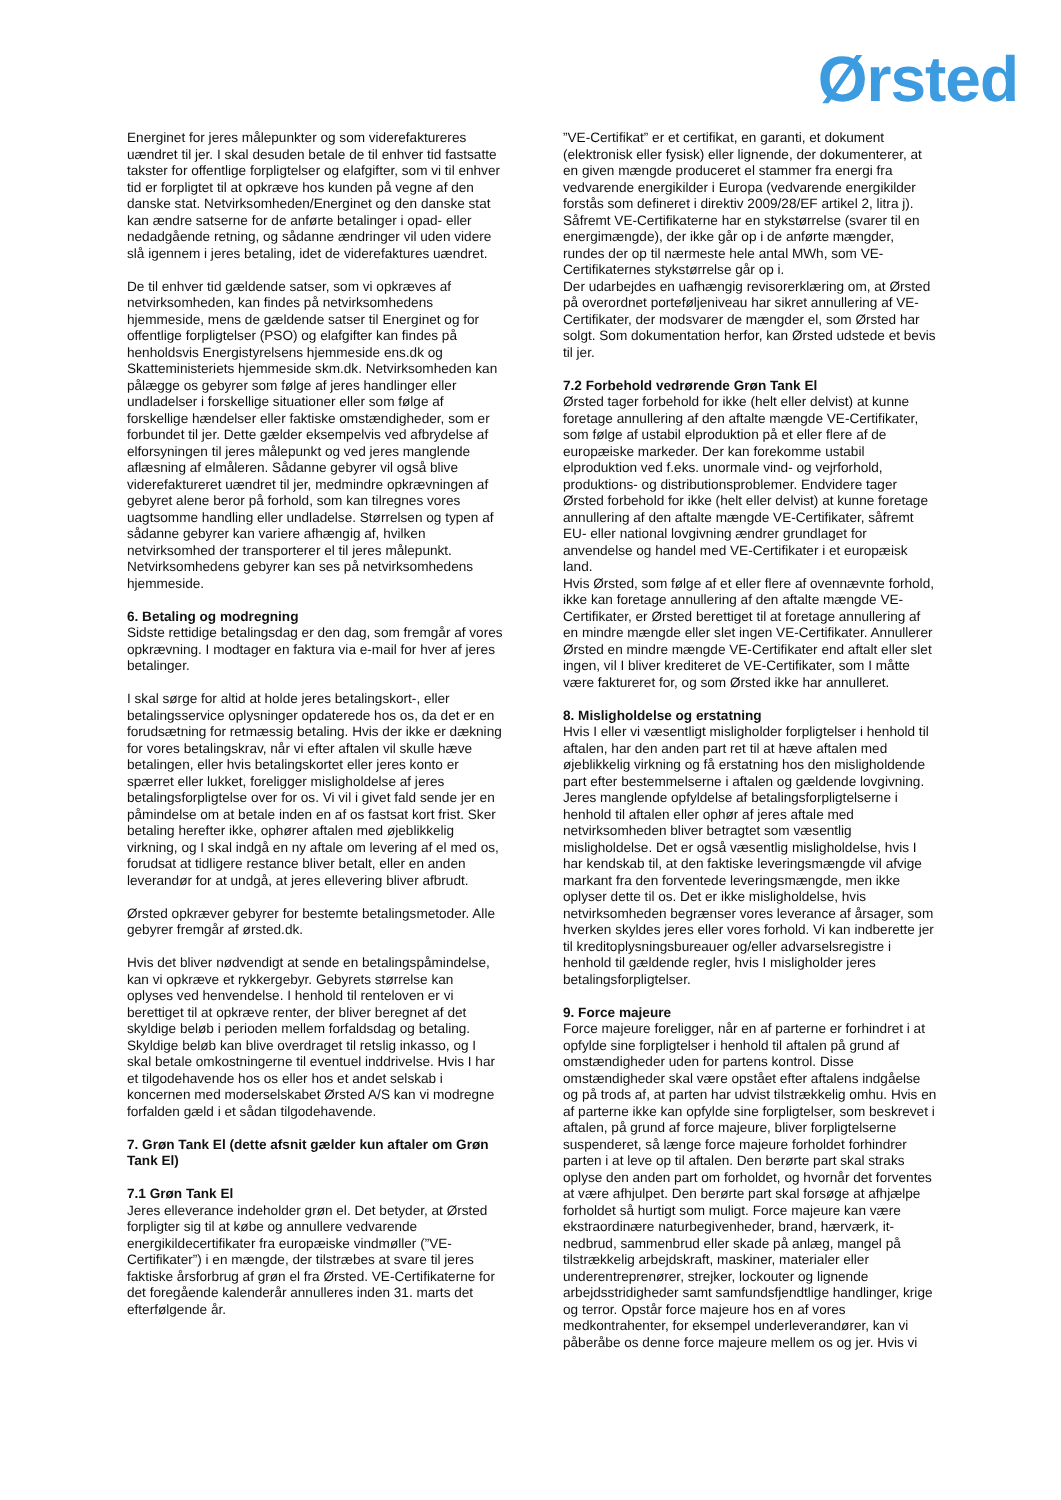Ørsted
Energinet for jeres målepunkter og som viderefaktureres uændret til jer. I skal desuden betale de til enhver tid fastsatte takster for offentlige forpligtelser og elafgifter, som vi til enhver tid er forpligtet til at opkræve hos kunden på vegne af den danske stat. Netvirksomheden/Energinet og den danske stat kan ændre satserne for de anførte betalinger i opad- eller nedadgående retning, og sådanne ændringer vil uden videre slå igennem i jeres betaling, idet de viderefaktures uændret.
De til enhver tid gældende satser, som vi opkræves af netvirksomheden, kan findes på netvirksomhedens hjemmeside, mens de gældende satser til Energinet og for offentlige forpligtelser (PSO) og elafgifter kan findes på henholdsvis Energistyrelsens hjemmeside ens.dk og Skatteministeriets hjemmeside skm.dk. Netvirksomheden kan pålægge os gebyrer som følge af jeres handlinger eller undladelser i forskellige situationer eller som følge af forskellige hændelser eller faktiske omstændigheder, som er forbundet til jer. Dette gælder eksempelvis ved afbrydelse af elforsyningen til jeres målepunkt og ved jeres manglende aflæsning af elmåleren. Sådanne gebyrer vil også blive viderefaktureret uændret til jer, medmindre opkrævningen af gebyret alene beror på forhold, som kan tilregnes vores uagtsomme handling eller undladelse. Størrelsen og typen af sådanne gebyrer kan variere afhængig af, hvilken netvirksomhed der transporterer el til jeres målepunkt. Netvirksomhedens gebyrer kan ses på netvirksomhedens hjemmeside.
6. Betaling og modregning
Sidste rettidige betalingsdag er den dag, som fremgår af vores opkrævning. I modtager en faktura via e-mail for hver af jeres betalinger.
I skal sørge for altid at holde jeres betalingskort-, eller betalingsservice oplysninger opdaterede hos os, da det er en forudsætning for retmæssig betaling. Hvis der ikke er dækning for vores betalingskrav, når vi efter aftalen vil skulle hæve betalingen, eller hvis betalingskortet eller jeres konto er spærret eller lukket, foreligger misligholdelse af jeres betalingsforpligtelse over for os. Vi vil i givet fald sende jer en påmindelse om at betale inden en af os fastsat kort frist. Sker betaling herefter ikke, ophører aftalen med øjeblikkelig virkning, og I skal indgå en ny aftale om levering af el med os, forudsat at tidligere restance bliver betalt, eller en anden leverandør for at undgå, at jeres ellevering bliver afbrudt.
Ørsted opkræver gebyrer for bestemte betalingsmetoder. Alle gebyrer fremgår af ørsted.dk.
Hvis det bliver nødvendigt at sende en betalingspåmindelse, kan vi opkræve et rykkergebyr. Gebyrets størrelse kan oplyses ved henvendelse. I henhold til renteloven er vi berettiget til at opkræve renter, der bliver beregnet af det skyldige beløb i perioden mellem forfaldsdag og betaling. Skyldige beløb kan blive overdraget til retslig inkasso, og I skal betale omkostningerne til eventuel inddrivelse. Hvis I har et tilgodehavende hos os eller hos et andet selskab i koncernen med moderselskabet Ørsted A/S kan vi modregne forfalden gæld i et sådan tilgodehavende.
7. Grøn Tank El (dette afsnit gælder kun aftaler om Grøn Tank El)
7.1 Grøn Tank El
Jeres elleverance indeholder grøn el. Det betyder, at Ørsted forpligter sig til at købe og annullere vedvarende energikildecertifikater fra europæiske vindmøller (”VE-Certifikater”) i en mængde, der tilstræbes at svare til jeres faktiske årsforbrug af grøn el fra Ørsted. VE-Certifikaterne for det foregående kalenderår annulleres inden 31. marts det efterfølgende år.
”VE-Certifikat” er et certifikat, en garanti, et dokument (elektronisk eller fysisk) eller lignende, der dokumenterer, at en given mængde produceret el stammer fra energi fra vedvarende energikilder i Europa (vedvarende energikilder forstås som defineret i direktiv 2009/28/EF artikel 2, litra j). Såfremt VE-Certifikaterne har en stykstørrelse (svarer til en energimængde), der ikke går op i de anførte mængder, rundes der op til nærmeste hele antal MWh, som VE-Certifikaternes stykstørrelse går op i.
Der udarbejdes en uafhængig revisorerklæring om, at Ørsted på overordnet porteføljeniveau har sikret annullering af VE-Certifikater, der modsvarer de mængder el, som Ørsted har solgt. Som dokumentation herfor, kan Ørsted udstede et bevis til jer.
7.2 Forbehold vedrørende Grøn Tank El
Ørsted tager forbehold for ikke (helt eller delvist) at kunne foretage annullering af den aftalte mængde VE-Certifikater, som følge af ustabil elproduktion på et eller flere af de europæiske markeder. Der kan forekomme ustabil elproduktion ved f.eks. unormale vind- og vejrforhold, produktions- og distributionsproblemer. Endvidere tager Ørsted forbehold for ikke (helt eller delvist) at kunne foretage annullering af den aftalte mængde VE-Certifikater, såfremt EU- eller national lovgivning ændrer grundlaget for anvendelse og handel med VE-Certifikater i et europæisk land.
Hvis Ørsted, som følge af et eller flere af ovennævnte forhold, ikke kan foretage annullering af den aftalte mængde VE-Certifikater, er Ørsted berettiget til at foretage annullering af en mindre mængde eller slet ingen VE-Certifikater. Annullerer Ørsted en mindre mængde VE-Certifikater end aftalt eller slet ingen, vil I bliver krediteret de VE-Certifikater, som I måtte være faktureret for, og som Ørsted ikke har annulleret.
8. Misligholdelse og erstatning
Hvis I eller vi væsentligt misligholder forpligtelser i henhold til aftalen, har den anden part ret til at hæve aftalen med øjeblikkelig virkning og få erstatning hos den misligholdende part efter bestemmelserne i aftalen og gældende lovgivning. Jeres manglende opfyldelse af betalingsforpligtelserne i henhold til aftalen eller ophør af jeres aftale med netvirksomheden bliver betragtet som væsentlig misligholdelse. Det er også væsentlig misligholdelse, hvis I har kendskab til, at den faktiske leveringsmængde vil afvige markant fra den forventede leveringsmængde, men ikke oplyser dette til os. Det er ikke misligholdelse, hvis netvirksomheden begrænser vores leverance af årsager, som hverken skyldes jeres eller vores forhold. Vi kan indberette jer til kreditoplysningsbureauer og/eller advarselsregistre i henhold til gældende regler, hvis I misligholder jeres betalingsforpligtelser.
9. Force majeure
Force majeure foreligger, når en af parterne er forhindret i at opfylde sine forpligtelser i henhold til aftalen på grund af omstændigheder uden for partens kontrol. Disse omstændigheder skal være opstået efter aftalens indgåelse og på trods af, at parten har udvist tilstrækkelig omhu. Hvis en af parterne ikke kan opfylde sine forpligtelser, som beskrevet i aftalen, på grund af force majeure, bliver forpligtelserne suspenderet, så længe force majeure forholdet forhindrer parten i at leve op til aftalen. Den berørte part skal straks oplyse den anden part om forholdet, og hvornår det forventes at være afhjulpet. Den berørte part skal forsøge at afhjælpe forholdet så hurtigt som muligt. Force majeure kan være ekstraordinære naturbegivenheder, brand, hærværk, it-nedbrud, sammenbrud eller skade på anlæg, mangel på tilstrækkelig arbejdskraft, maskiner, materialer eller underentreprenører, strejker, lockouter og lignende arbejdsstridigheder samt samfundsfjendtlige handlinger, krige og terror. Opstår force majeure hos en af vores medkontrahenter, for eksempel underleverandører, kan vi påberåbe os denne force majeure mellem os og jer. Hvis vi